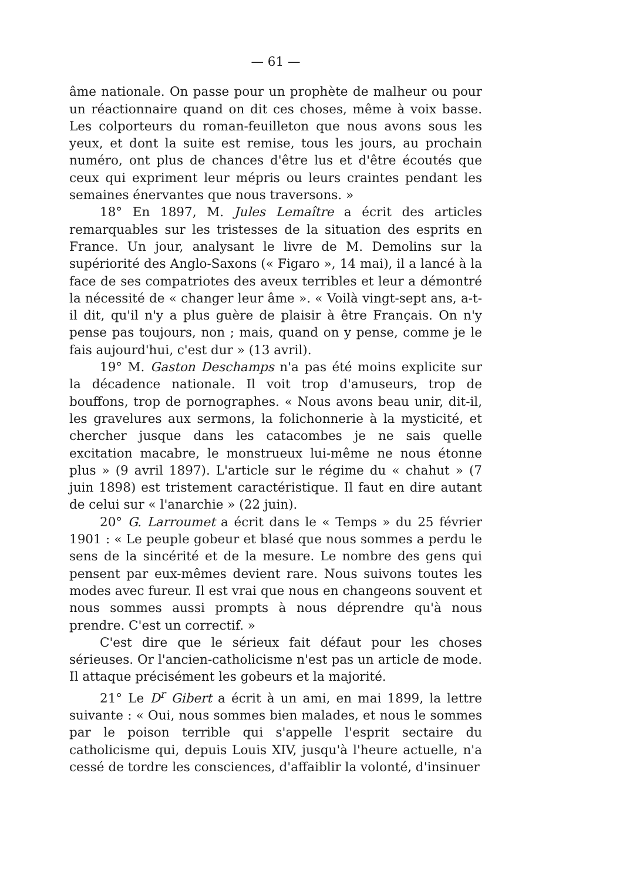— 61 —
âme nationale. On passe pour un prophète de malheur ou pour un réactionnaire quand on dit ces choses, même à voix basse. Les colporteurs du roman-feuilleton que nous avons sous les yeux, et dont la suite est remise, tous les jours, au prochain numéro, ont plus de chances d'être lus et d'être écoutés que ceux qui expriment leur mépris ou leurs craintes pendant les semaines énervantes que nous traversons. »
18° En 1897, M. Jules Lemaître a écrit des articles remarquables sur les tristesses de la situation des esprits en France. Un jour, analysant le livre de M. Demolins sur la supériorité des Anglo-Saxons (« Figaro », 14 mai), il a lancé à la face de ses compatriotes des aveux terribles et leur a démontré la nécessité de « changer leur âme ». « Voilà vingt-sept ans, a-t-il dit, qu'il n'y a plus guère de plaisir à être Français. On n'y pense pas toujours, non ; mais, quand on y pense, comme je le fais aujourd'hui, c'est dur » (13 avril).
19° M. Gaston Deschamps n'a pas été moins explicite sur la décadence nationale. Il voit trop d'amuseurs, trop de bouffons, trop de pornographes. « Nous avons beau unir, dit-il, les gravelures aux sermons, la folichonnerie à la mysticité, et chercher jusque dans les catacombes je ne sais quelle excitation macabre, le monstrueux lui-même ne nous étonne plus » (9 avril 1897). L'article sur le régime du « chahut » (7 juin 1898) est tristement caractéristique. Il faut en dire autant de celui sur « l'anarchie » (22 juin).
20° G. Larroumet a écrit dans le « Temps » du 25 février 1901 : « Le peuple gobeur et blasé que nous sommes a perdu le sens de la sincérité et de la mesure. Le nombre des gens qui pensent par eux-mêmes devient rare. Nous suivons toutes les modes avec fureur. Il est vrai que nous en changeons souvent et nous sommes aussi prompts à nous déprendre qu'à nous prendre. C'est un correctif. »
C'est dire que le sérieux fait défaut pour les choses sérieuses. Or l'ancien-catholicisme n'est pas un article de mode. Il attaque précisément les gobeurs et la majorité.
21° Le D<sup>r</sup> Gibert a écrit à un ami, en mai 1899, la lettre suivante : « Oui, nous sommes bien malades, et nous le sommes par le poison terrible qui s'appelle l'esprit sectaire du catholicisme qui, depuis Louis XIV, jusqu'à l'heure actuelle, n'a cessé de tordre les consciences, d'affaiblir la volonté, d'insinuer